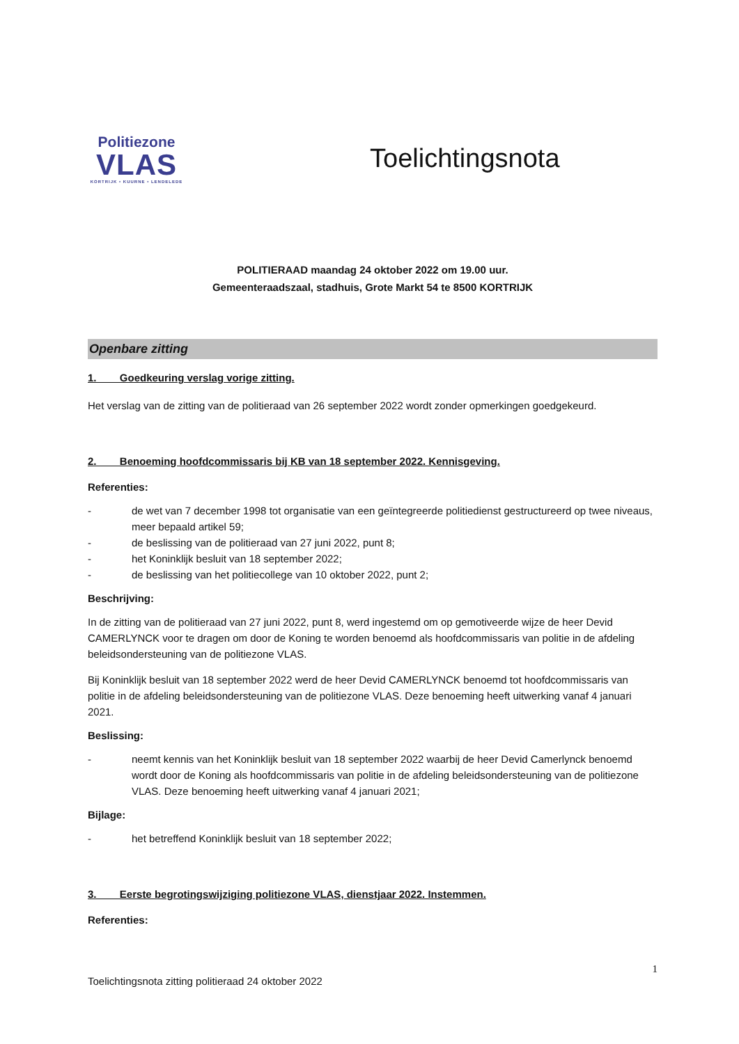Politiezone
VLAS
KORTRIJK • KUURNE • LENDELEDE
Toelichtingsnota
POLITIERAAD maandag 24 oktober 2022 om 19.00 uur.
Gemeenteraadszaal, stadhuis, Grote Markt 54 te 8500 KORTRIJK
Openbare zitting
1. Goedkeuring verslag vorige zitting.
Het verslag van de zitting van de politieraad van 26 september 2022 wordt zonder opmerkingen goedgekeurd.
2. Benoeming hoofdcommissaris bij KB van 18 september 2022. Kennisgeving.
Referenties:
- de wet van 7 december 1998 tot organisatie van een geïntegreerde politiedienst gestructureerd op twee niveaus, meer bepaald artikel 59;
- de beslissing van de politieraad van 27 juni 2022, punt 8;
- het Koninklijk besluit van 18 september 2022;
- de beslissing van het politiecollege van 10 oktober 2022, punt 2;
Beschrijving:
In de zitting van de politieraad van 27 juni 2022, punt 8, werd ingestemd om op gemotiveerde wijze de heer Devid CAMERLYNCK voor te dragen om door de Koning te worden benoemd als hoofdcommissaris van politie in de afdeling beleidsondersteuning van de politiezone VLAS.
Bij Koninklijk besluit van 18 september 2022 werd de heer Devid CAMERLYNCK benoemd tot hoofdcommissaris van politie in de afdeling beleidsondersteuning van de politiezone VLAS. Deze benoeming heeft uitwerking vanaf 4 januari 2021.
Beslissing:
- neemt kennis van het Koninklijk besluit van 18 september 2022 waarbij de heer Devid Camerlynck benoemd wordt door de Koning als hoofdcommissaris van politie in de afdeling beleidsondersteuning van de politiezone VLAS. Deze benoeming heeft uitwerking vanaf 4 januari 2021;
Bijlage:
- het betreffend Koninklijk besluit van 18 september 2022;
3. Eerste begrotingswijziging politiezone VLAS, dienstjaar 2022. Instemmen.
Referenties:
1
Toelichtingsnota zitting politieraad 24 oktober 2022